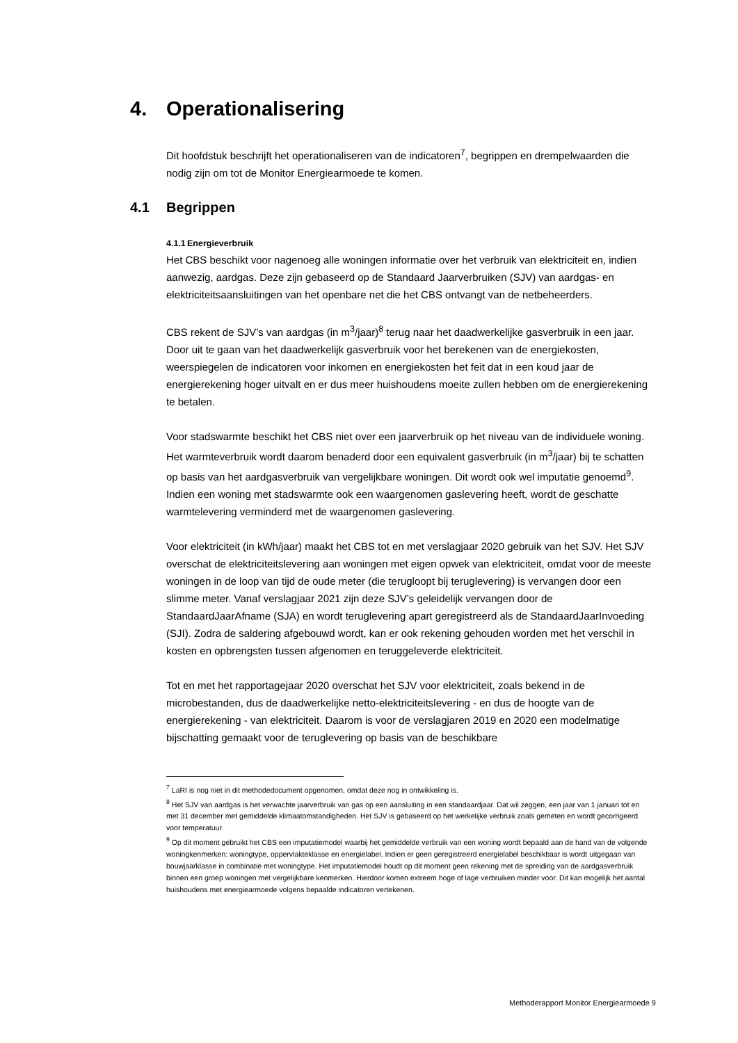4. Operationalisering
Dit hoofdstuk beschrijft het operationaliseren van de indicatoren<sup>7</sup>, begrippen en drempelwaarden die nodig zijn om tot de Monitor Energiearmoede te komen.
4.1 Begrippen
4.1.1 Energieverbruik
Het CBS beschikt voor nagenoeg alle woningen informatie over het verbruik van elektriciteit en, indien aanwezig, aardgas. Deze zijn gebaseerd op de Standaard Jaarverbruiken (SJV) van aardgas- en elektriciteitsaansluitingen van het openbare net die het CBS ontvangt van de netbeheerders.
CBS rekent de SJV’s van aardgas (in m<sup>3</sup>/jaar)<sup>8</sup> terug naar het daadwerkelijke gasverbruik in een jaar. Door uit te gaan van het daadwerkelijk gasverbruik voor het berekenen van de energiekosten, weerspiegelen de indicatoren voor inkomen en energiekosten het feit dat in een koud jaar de energierekening hoger uitvalt en er dus meer huishoudens moeite zullen hebben om de energierekening te betalen.
Voor stadswarmte beschikt het CBS niet over een jaarverbruik op het niveau van de individuele woning. Het warmteverbruik wordt daarom benaderd door een equivalent gasverbruik (in m<sup>3</sup>/jaar) bij te schatten op basis van het aardgasverbruik van vergelijkbare woningen. Dit wordt ook wel imputatie genoemd<sup>9</sup>. Indien een woning met stadswarmte ook een waargenomen gaslevering heeft, wordt de geschatte warmtelevering verminderd met de waargenomen gaslevering.
Voor elektriciteit (in kWh/jaar) maakt het CBS tot en met verslagjaar 2020 gebruik van het SJV. Het SJV overschat de elektriciteitslevering aan woningen met eigen opwek van elektriciteit, omdat voor de meeste woningen in de loop van tijd de oude meter (die terugloopt bij teruglevering) is vervangen door een slimme meter. Vanaf verslagjaar 2021 zijn deze SJV’s geleidelijk vervangen door de StandaardJaarAfname (SJA) en wordt teruglevering apart geregistreerd als de StandaardJaarInvoeding (SJI). Zodra de saldering afgebouwd wordt, kan er ook rekening gehouden worden met het verschil in kosten en opbrengsten tussen afgenomen en teruggeleverde elektriciteit.
Tot en met het rapportagejaar 2020 overschat het SJV voor elektriciteit, zoals bekend in de microbestanden, dus de daadwerkelijke netto-elektriciteitslevering - en dus de hoogte van de energierekening - van elektriciteit. Daarom is voor de verslagjaren 2019 en 2020 een modelmatige bijschatting gemaakt voor de teruglevering op basis van de beschikbare
<sup>7</sup> LaRI is nog niet in dit methodedocument opgenomen, omdat deze nog in ontwikkeling is.
<sup>8</sup> Het SJV van aardgas is het verwachte jaarverbruik van gas op een aansluiting in een standaardjaar. Dat wil zeggen, een jaar van 1 januari tot en met 31 december met gemiddelde klimaatomstandigheden. Het SJV is gebaseerd op het werkelijke verbruik zoals gemeten en wordt gecorrigeerd voor temperatuur.
<sup>9</sup> Op dit moment gebruikt het CBS een imputatiemodel waarbij het gemiddelde verbruik van een woning wordt bepaald aan de hand van de volgende woningkenmerken: woningtype, oppervlakteklasse en energielabel. Indien er geen geregistreerd energielabel beschikbaar is wordt uitgegaan van bouwjaarklasse in combinatie met woningtype. Het imputatiemodel houdt op dit moment geen rekening met de spreiding van de aardgasverbruik binnen een groep woningen met vergelijkbare kenmerken. Hierdoor komen extreem hoge of lage verbruiken minder voor. Dit kan mogelijk het aantal huishoudens met energiearmoede volgens bepaalde indicatoren vertekenen.
Methoderapport Monitor Energiearmoede 9